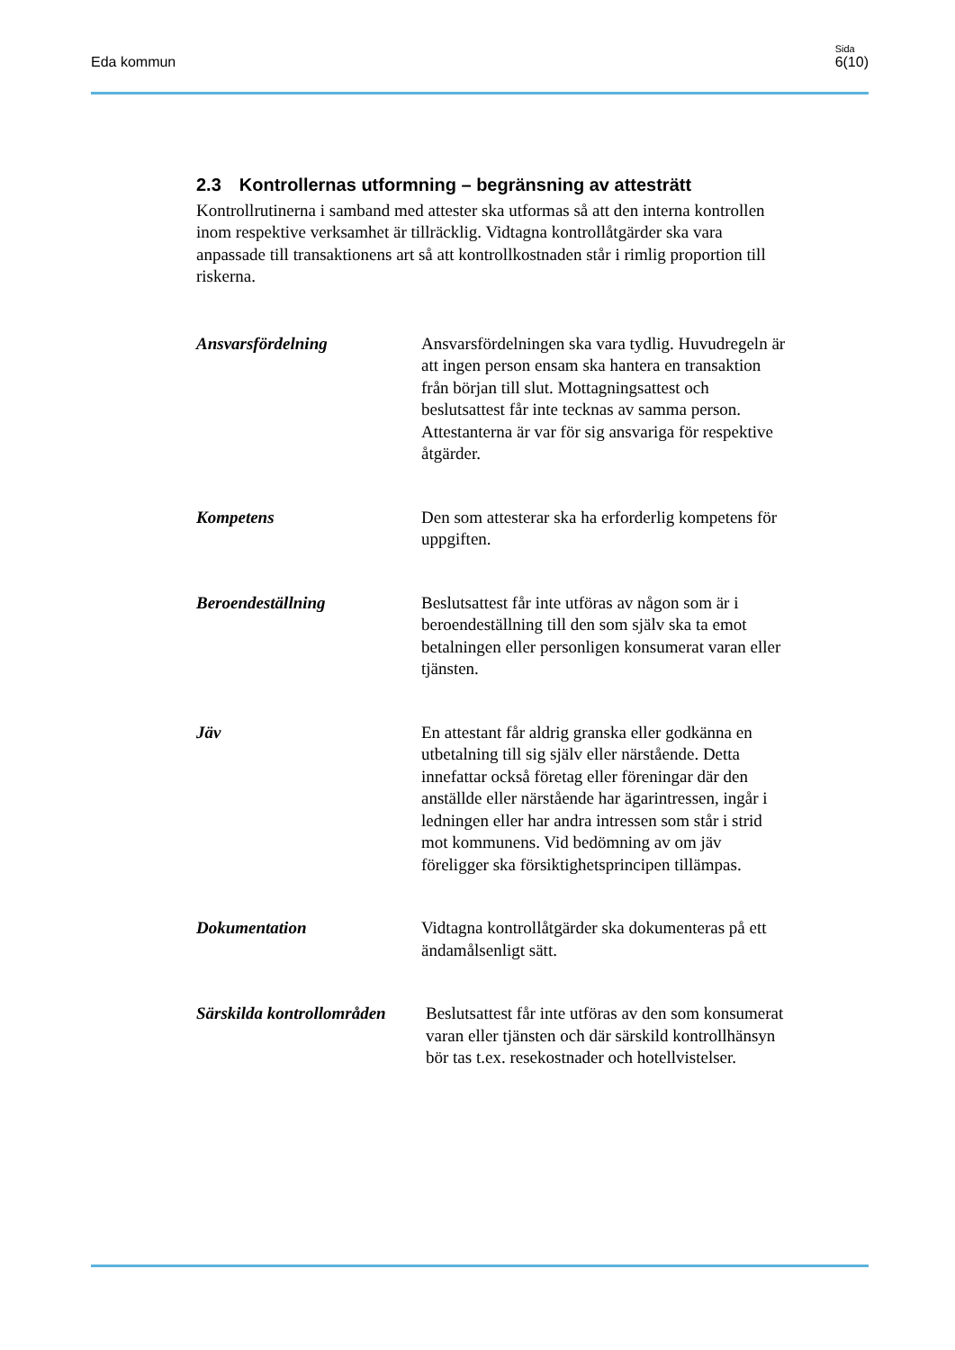Eda kommun
Sida
6(10)
2.3 Kontrollernas utformning – begränsning av attesträtt
Kontrollrutinerna i samband med attester ska utformas så att den interna kontrollen inom respektive verksamhet är tillräcklig. Vidtagna kontrollåtgärder ska vara anpassade till transaktionens art så att kontrollkostnaden står i rimlig proportion till riskerna.
Ansvarsfördelning Ansvarsfördelningen ska vara tydlig. Huvudregeln är att ingen person ensam ska hantera en transaktion från början till slut. Mottagningsattest och beslutsattest får inte tecknas av samma person. Attestanterna är var för sig ansvariga för respektive åtgärder.
Kompetens Den som attesterar ska ha erforderlig kompetens för uppgiften.
Beroendeställning Beslutsattest får inte utföras av någon som är i beroendeställning till den som själv ska ta emot betalningen eller personligen konsumerat varan eller tjänsten.
Jäv En attestant får aldrig granska eller godkänna en utbetalning till sig själv eller närstående. Detta innefattar också företag eller föreningar där den anställde eller närstående har ägarintressen, ingår i ledningen eller har andra intressen som står i strid mot kommunens. Vid bedömning av om jäv föreligger ska försiktighetsprincipen tillämpas.
Dokumentation Vidtagna kontrollåtgärder ska dokumenteras på ett ändamålsenligt sätt.
Särskilda kontrollområden
Beslutsattest får inte utföras av den som konsumerat varan eller tjänsten och där särskild kontrollhänsyn bör tas t.ex. resekostnader och hotellvistelser.